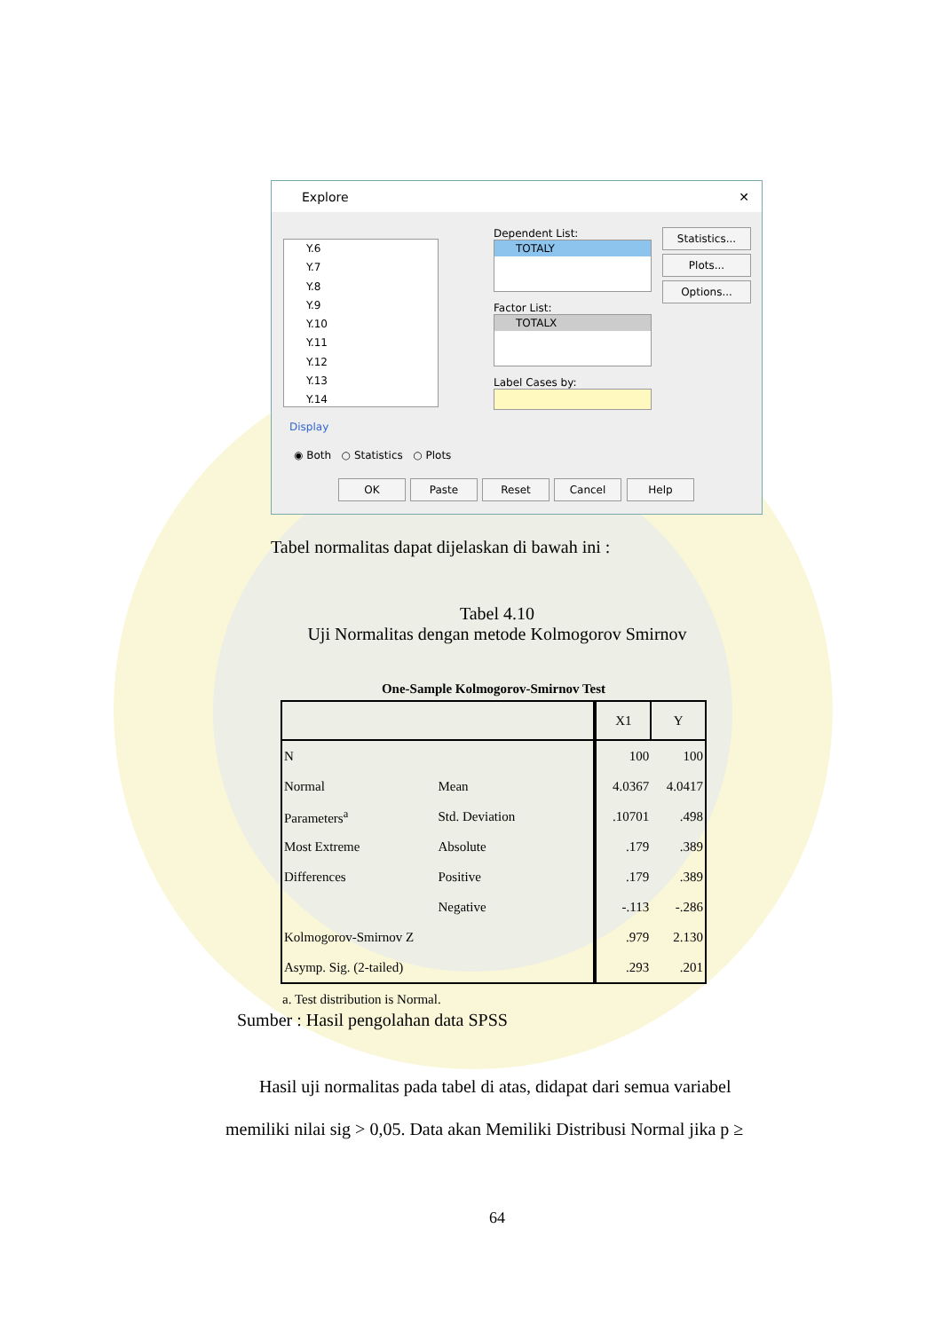Explore ✕
Y.6
Y.7
Y.8
Y.9
Y.10
Y.11
Y.12
Y.13
Y.14
Dependent List:
TOTALY
Factor List:
TOTALX
Label Cases by:
Statistics...
Plots...
Options...
Display
◉ Both ○ Statistics ○ Plots
OK Paste Reset Cancel Help
Tabel normalitas dapat dijelaskan di bawah ini :
Tabel 4.10
Uji Normalitas dengan metode Kolmogorov Smirnov
One-Sample Kolmogorov-Smirnov Test
| | | X1 | Y |
| --- | --- | --- | --- |
| N | | 100 | 100 |
| Normal | Mean | 4.0367 | 4.0417 |
| Parameters<sup>a</sup> | Std. Deviation | .10701 | .498 |
| Most Extreme | Absolute | .179 | .389 |
| Differences | Positive | .179 | .389 |
| | Negative | -.113 | -.286 |
| Kolmogorov-Smirnov Z | | .979 | 2.130 |
| Asymp. Sig. (2-tailed) | | .293 | .201 |
a. Test distribution is Normal.
Sumber : Hasil pengolahan data SPSS
Hasil uji normalitas pada tabel di atas, didapat dari semua variabel memiliki nilai sig > 0,05. Data akan Memiliki Distribusi Normal jika p ≥
64